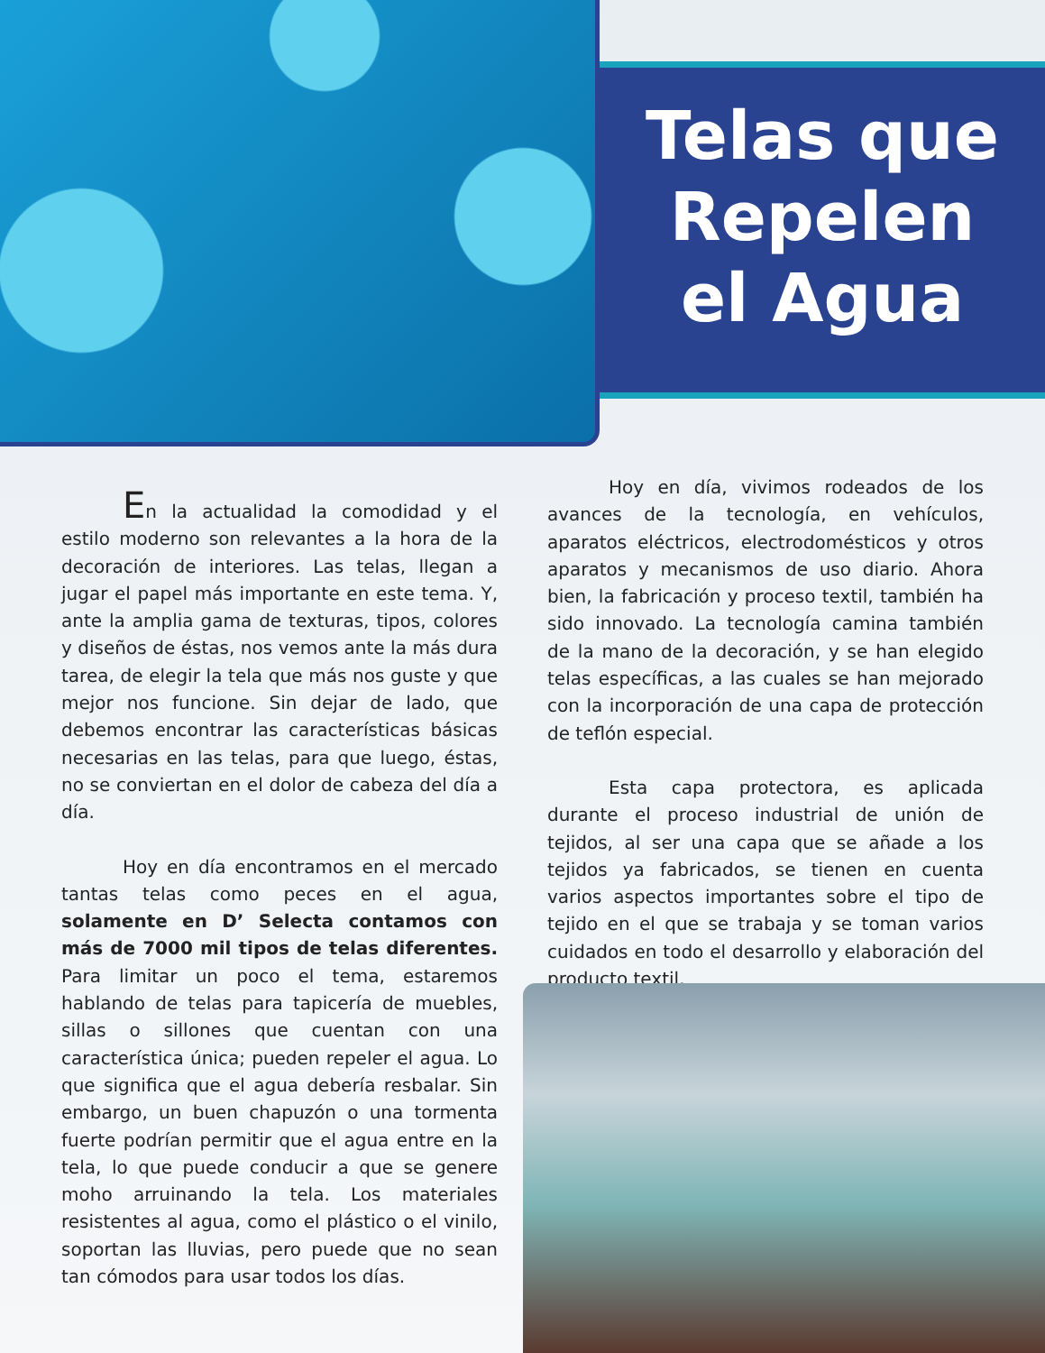Telas que
Repelen
el Agua
En la actualidad la comodidad y el estilo moderno son relevantes a la hora de la decoración de interiores. Las telas, llegan a jugar el papel más importante en este tema. Y, ante la amplia gama de texturas, tipos, colores y diseños de éstas, nos vemos ante la más dura tarea, de elegir la tela que más nos guste y que mejor nos funcione. Sin dejar de lado, que debemos encontrar las características básicas necesarias en las telas, para que luego, éstas, no se conviertan en el dolor de cabeza del día a día.
Hoy en día encontramos en el mercado tantas telas como peces en el agua, solamente en D’ Selecta contamos con más de 7000 mil tipos de telas diferentes. Para limitar un poco el tema, estaremos hablando de telas para tapicería de muebles, sillas o sillones que cuentan con una característica única; pueden repeler el agua. Lo que significa que el agua debería resbalar. Sin embargo, un buen chapuzón o una tormenta fuerte podrían permitir que el agua entre en la tela, lo que puede conducir a que se genere moho arruinando la tela. Los materiales resistentes al agua, como el plástico o el vinilo, soportan las lluvias, pero puede que no sean tan cómodos para usar todos los días.
Hoy en día, vivimos rodeados de los avances de la tecnología, en vehículos, aparatos eléctricos, electrodomésticos y otros aparatos y mecanismos de uso diario. Ahora bien, la fabricación y proceso textil, también ha sido innovado. La tecnología camina también de la mano de la decoración, y se han elegido telas específicas, a las cuales se han mejorado con la incorporación de una capa de protección de teflón especial.
Esta capa protectora, es aplicada durante el proceso industrial de unión de tejidos, al ser una capa que se añade a los tejidos ya fabricados, se tienen en cuenta varios aspectos importantes sobre el tipo de tejido en el que se trabaja y se toman varios cuidados en todo el desarrollo y elaboración del producto textil,